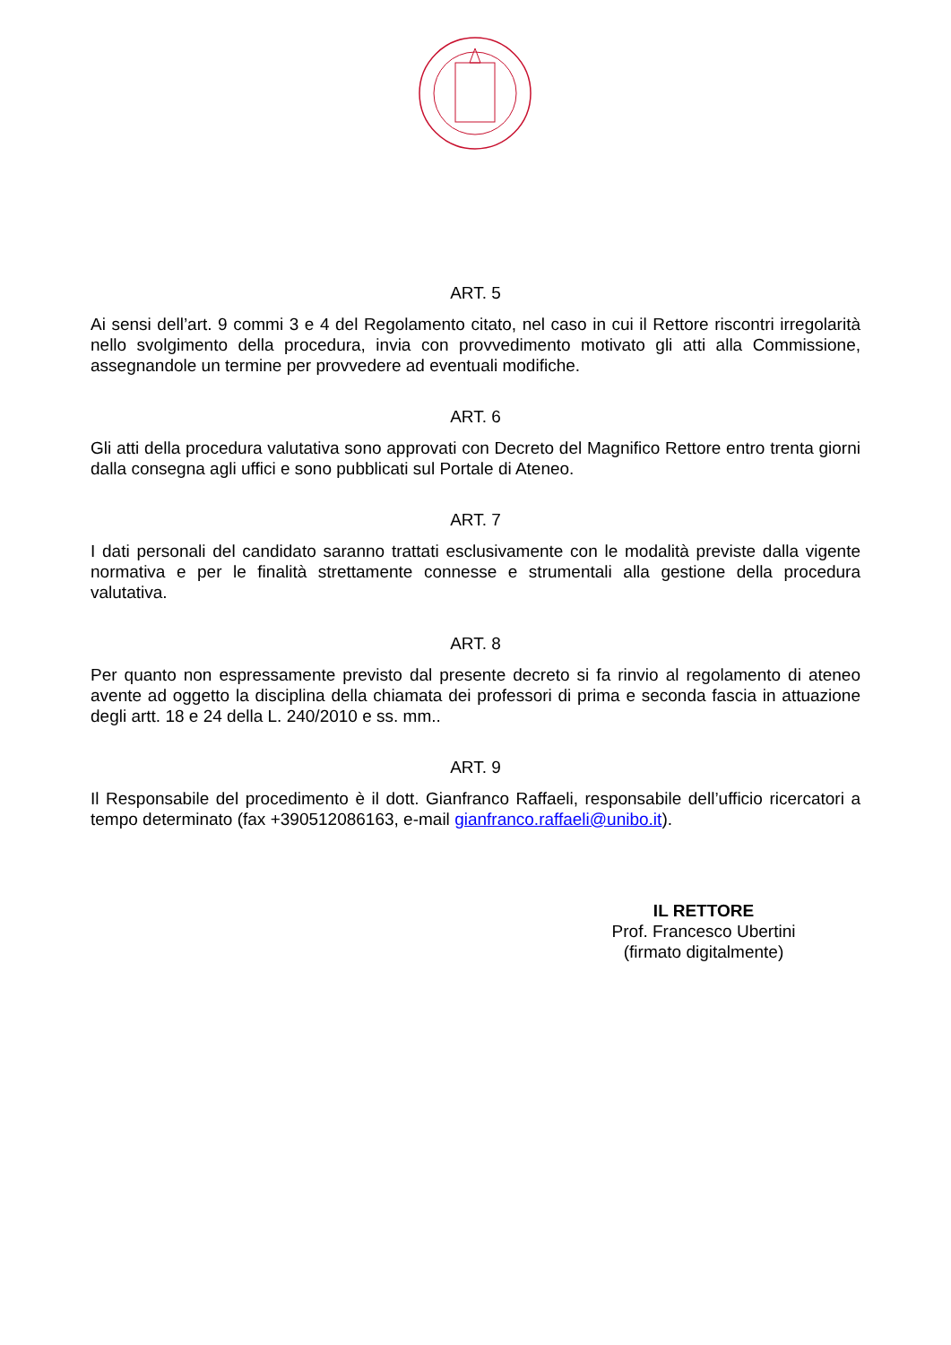ART. 5
Ai sensi dell’art. 9 commi 3 e 4 del Regolamento citato, nel caso in cui il Rettore riscontri irregolarità nello svolgimento della procedura, invia con provvedimento motivato gli atti alla Commissione, assegnandole un termine per provvedere ad eventuali modifiche.
ART. 6
Gli atti della procedura valutativa sono approvati con Decreto del Magnifico Rettore entro trenta giorni dalla consegna agli uffici e sono pubblicati sul Portale di Ateneo.
ART. 7
I dati personali del candidato saranno trattati esclusivamente con le modalità previste dalla vigente normativa e per le finalità strettamente connesse e strumentali alla gestione della procedura valutativa.
ART. 8
Per quanto non espressamente previsto dal presente decreto si fa rinvio al regolamento di ateneo avente ad oggetto la disciplina della chiamata dei professori di prima e seconda fascia in attuazione degli artt. 18 e 24 della L. 240/2010 e ss. mm..
ART. 9
Il Responsabile del procedimento è il dott. Gianfranco Raffaeli, responsabile dell’ufficio ricercatori a tempo determinato (fax +390512086163, e-mail gianfranco.raffaeli@unibo.it).
IL RETTORE
Prof. Francesco Ubertini
(firmato digitalmente)